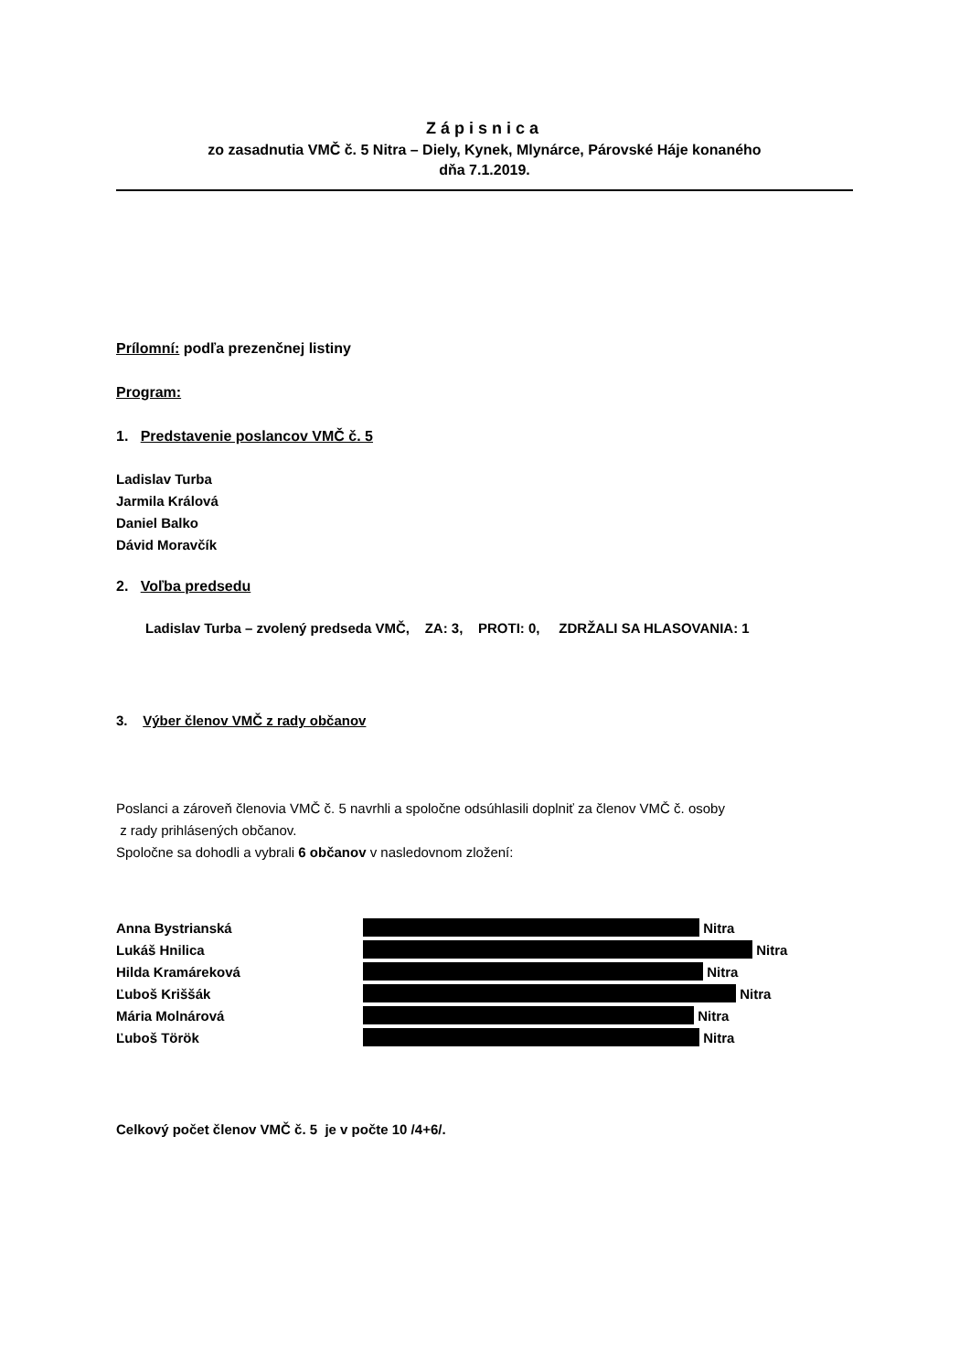Zápisnica
zo zasadnutia VMČ č. 5 Nitra – Diely, Kynek, Mlynárce, Párovské Háje konaného
dňa 7.1.2019.
Prílomní: podľa prezenčnej listiny
Program:
1. Predstavenie poslancov VMČ č. 5
Ladislav Turba
Jarmila Králová
Daniel Balko
Dávid Moravčík
2. Voľba predsedu
Ladislav Turba – zvolený predseda VMČ, ZA: 3, PROTI: 0, ZDRŽALI SA HLASOVANIA: 1
3. Výber členov VMČ z rady občanov
Poslanci a zároveň členovia VMČ č. 5 navrhli a spoločne odsúhlasili doplniť za členov VMČ č. osoby
z rady prihlásených občanov.
Spoločne sa dohodli a vybrali 6 občanov v nasledovnom zložení:
Anna Bystrianská Nitra
Lukáš Hnilica Nitra
Hilda Kramáreková Nitra
Ľuboš Kriššák Nitra
Mária Molnárová Nitra
Ľuboš Török Nitra
Celkový počet členov VMČ č. 5 je v počte 10 /4+6/.